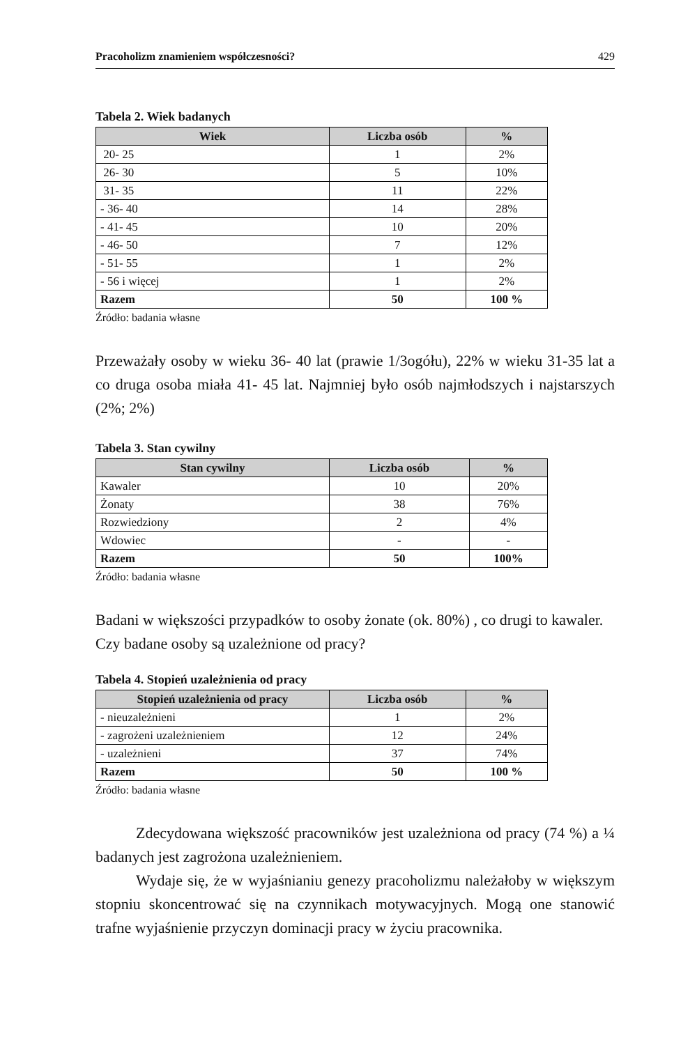Pracoholizm znamieniem współczesności? 429
Tabela 2. Wiek badanych
| Wiek | Liczba osób | % |
| --- | --- | --- |
| 20- 25 | 1 | 2% |
| 26- 30 | 5 | 10% |
| 31- 35 | 11 | 22% |
| - 36- 40 | 14 | 28% |
| - 41- 45 | 10 | 20% |
| - 46- 50 | 7 | 12% |
| - 51- 55 | 1 | 2% |
| - 56 i więcej | 1 | 2% |
| Razem | 50 | 100 % |
Źródło: badania własne
Przeważały osoby w wieku 36- 40 lat (prawie 1/3ogółu), 22% w wieku 31-35 lat a co druga osoba miała 41- 45 lat. Najmniej było osób najmłodszych i najstarszych (2%; 2%)
Tabela 3. Stan cywilny
| Stan cywilny | Liczba osób | % |
| --- | --- | --- |
| Kawaler | 10 | 20% |
| Żonaty | 38 | 76% |
| Rozwiedziony | 2 | 4% |
| Wdowiec | - | - |
| Razem | 50 | 100% |
Źródło: badania własne
Badani w większości przypadków to osoby żonate (ok. 80%) , co drugi to kawaler.
Czy badane osoby są uzależnione od pracy?
Tabela 4. Stopień uzależnienia od pracy
| Stopień uzależnienia od pracy | Liczba osób | % |
| --- | --- | --- |
| - nieuzależnieni | 1 | 2% |
| - zagrożeni uzależnieniem | 12 | 24% |
| - uzależnieni | 37 | 74% |
| Razem | 50 | 100 % |
Źródło: badania własne
Zdecydowana większość pracowników jest uzależniona od pracy (74 %) a ¼ badanych jest zagrożona uzależnieniem.
Wydaje się, że w wyjaśnianiu genezy pracoholizmu należałoby w większym stopniu skoncentrować się na czynnikach motywacyjnych. Mogą one stanowić trafne wyjaśnienie przyczyn dominacji pracy w życiu pracownika.